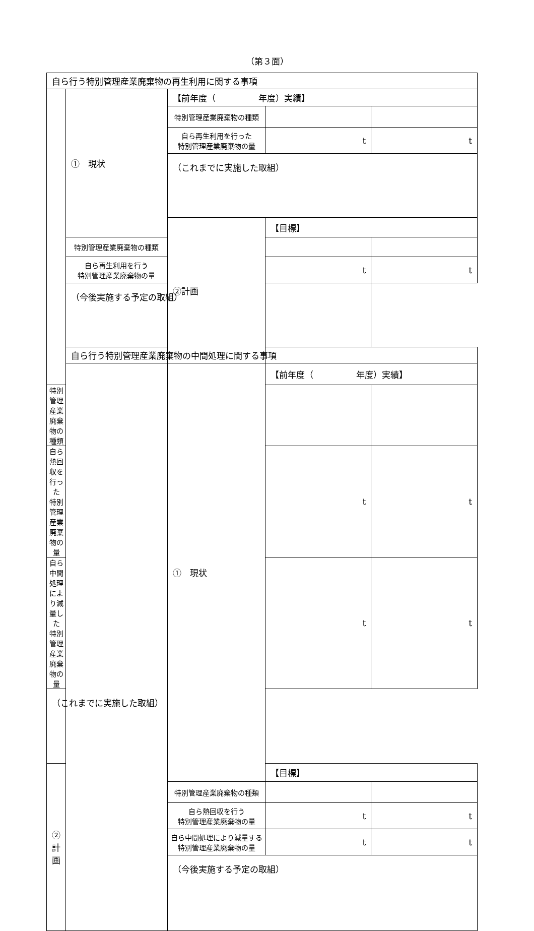（第３面）
| 自ら行う特別管理産業廃棄物の再生利用に関する事項 | | | | |
| | ① 現状 | 【前年度（ 年度）実績】 | | |
| | | 特別管理産業廃棄物の種類 | | |
| | | 自ら再生利用を行った 特別管理産業廃棄物の量 | t | t |
| | | （これまでに実施した取組） | | |
| | | ②計画 | 【目標】 | |
| | 特別管理産業廃棄物の種類 | | | |
| | 自ら再生利用を行う 特別管理産業廃棄物の量 | | t | t |
| | （今後実施する予定の取組） | | | |
| | 自ら行う特別管理産業廃棄物の中間処理に関する事項 | | | |
| | | ① 現状 | 【前年度（ 年度）実績】 | |
| 特別管理産業廃棄物の種類 | | | | |
| 自ら熱回収を行った 特別管理産業廃棄物の量 | | | t | t |
| 自ら中間処理により減量した 特別管理産業廃棄物の量 | | | t | t |
| （これまでに実施した取組） | | | | |
| ②計画 | | | 【目標】 | |
| | | 特別管理産業廃棄物の種類 | | |
| | | 自ら熱回収を行う 特別管理産業廃棄物の量 | t | t |
| | | 自ら中間処理により減量する 特別管理産業廃棄物の量 | t | t |
| | | （今後実施する予定の取組） | | |